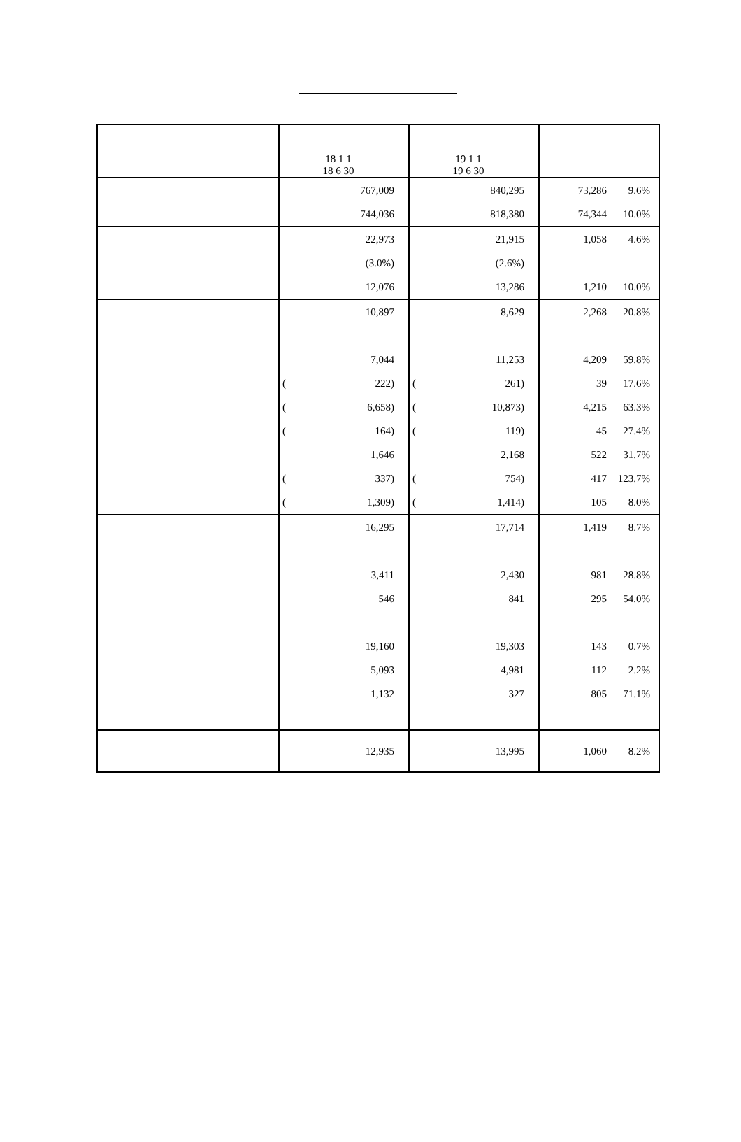| | 18 1 1 18 6 30 | 19 1 1 19 6 30 | | |
| --- | --- | --- | --- | --- |
| | 767,009 | 840,295 | 73,286 | 9.6% |
| | 744,036 | 818,380 | 74,344 | 10.0% |
| | 22,973 | 21,915 | 1,058 | 4.6% |
| | (3.0%) | (2.6%) | | |
| | 12,076 | 13,286 | 1,210 | 10.0% |
| | 10,897 | 8,629 | 2,268 | 20.8% |
| | 7,044 | 11,253 | 4,209 | 59.8% |
| | ( 222) | ( 261) | 39 | 17.6% |
| | ( 6,658) | ( 10,873) | 4,215 | 63.3% |
| | ( 164) | ( 119) | 45 | 27.4% |
| | 1,646 | 2,168 | 522 | 31.7% |
| | ( 337) | ( 754) | 417 | 123.7% |
| | ( 1,309) | ( 1,414) | 105 | 8.0% |
| | 16,295 | 17,714 | 1,419 | 8.7% |
| | 3,411 | 2,430 | 981 | 28.8% |
| | 546 | 841 | 295 | 54.0% |
| | 19,160 | 19,303 | 143 | 0.7% |
| | 5,093 | 4,981 | 112 | 2.2% |
| | 1,132 | 327 | 805 | 71.1% |
| | 12,935 | 13,995 | 1,060 | 8.2% |